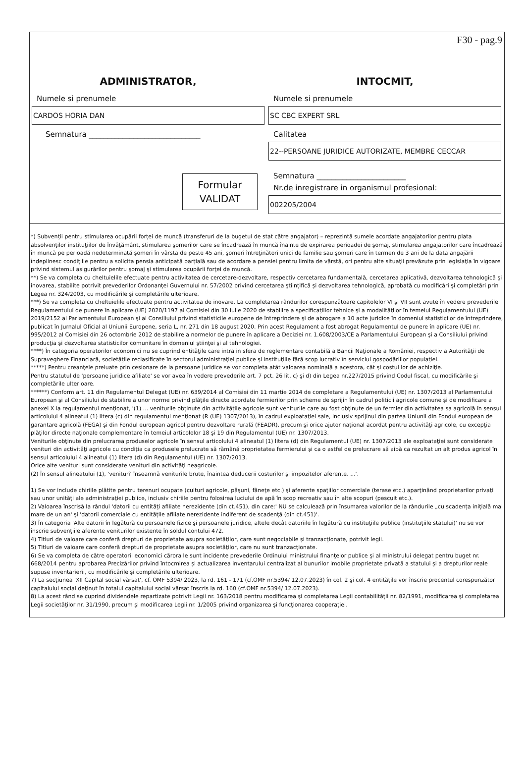F30 - pag.9
ADMINISTRATOR,
Numele si prenumele
CARDOS HORIA DAN
Semnatura ______________________________
Formular
VALIDAT
INTOCMIT,
Numele si prenumele
SC CBC EXPERT SRL
Calitatea
22--PERSOANE JURIDICE AUTORIZATE, MEMBRE CECCAR
Semnatura ________________________
Nr.de inregistrare in organismul profesional:
002205/2004
*) Subvenţii pentru stimularea ocupării forţei de muncă (transferuri de la bugetul de stat către angajator) – reprezintă sumele acordate angajatorilor pentru plata absolvenţilor instituţiilor de învăţământ, stimularea şomerilor care se încadrează în muncă înainte de expirarea perioadei de şomaj, stimularea angajatorilor care încadrează în muncă pe perioadă nedeterminată şomeri în vârsta de peste 45 ani, şomeri întreţinători unici de familie sau şomeri care în termen de 3 ani de la data angajării îndeplinesc condiţiile pentru a solicita pensia anticipată parţială sau de acordare a pensiei pentru limita de vârstă, ori pentru alte situaţii prevăzute prin legislaţia în vigoare privind sistemul asigurărilor pentru şomaj şi stimularea ocupării forţei de muncă.
**) Se va completa cu cheltuielile efectuate pentru activitatea de cercetare-dezvoltare, respectiv cercetarea fundamentală, cercetarea aplicativă, dezvoltarea tehnologică şi inovarea, stabilite potrivit prevederilor Ordonanţei Guvernului nr. 57/2002 privind cercetarea ştiinţifică şi dezvoltarea tehnologică, aprobată cu modificări şi completări prin Legea nr. 324/2003, cu modificările şi completările ulterioare.
***) Se va completa cu cheltuielile efectuate pentru activitatea de inovare. La completarea rândurilor corespunzătoare capitolelor VI şi VII sunt avute în vedere prevederile Regulamentului de punere în aplicare (UE) 2020/1197 al Comisiei din 30 iulie 2020 de stabilire a specificaţiilor tehnice şi a modalităţilor în temeiul Regulamentului (UE) 2019/2152 al Parlamentului European şi al Consiliului privind statisticile europene de întreprindere şi de abrogare a 10 acte juridice în domeniul statisticilor de întreprindere, publicat în Jurnalul Oficial al Uniunii Europene, seria L, nr. 271 din 18 august 2020. Prin acest Regulament a fost abrogat Regulamentul de punere în aplicare (UE) nr. 995/2012 al Comisiei din 26 octombrie 2012 de stabilire a normelor de punere în aplicare a Deciziei nr. 1.608/2003/CE a Parlamentului European şi a Consiliului privind producţia şi dezvoltarea statisticilor comunitare în domeniul ştiinţei şi al tehnologiei.
****) În categoria operatorilor economici nu se cuprind entităţile care intra in sfera de reglementare contabilă a Bancii Naţionale a României, respectiv a Autorităţii de Supraveghere Financiară, societăţile reclasificate în sectorul administraţiei publice şi instituţiile fără scop lucrativ în serviciul gospodăriilor populaţiei.
*****) Pentru creanţele preluate prin cesionare de la persoane juridice se vor completa atât valoarea nominală a acestora, cât şi costul lor de achiziţie.
Pentru statutul de 'persoane juridice afiliate' se vor avea în vedere prevederile art. 7 pct. 26 lit. c) şi d) din Legea nr.227/2015 privind Codul fiscal, cu modificările şi completările ulterioare.
******) Conform art. 11 din Regulamentul Delegat (UE) nr. 639/2014 al Comisiei din 11 martie 2014 de completare a Regulamentului (UE) nr. 1307/2013 al Parlamentului European şi al Consiliului de stabilire a unor norme privind plăţile directe acordate fermierilor prin scheme de sprijin în cadrul politicii agricole comune şi de modificare a anexei X la regulamentul menţionat, '(1) ... veniturile obţinute din activităţile agricole sunt veniturile care au fost obţinute de un fermier din activitatea sa agricolă în sensul articolului 4 alineatul (1) litera (c) din regulamentul menţionat (R (UE) 1307/2013), în cadrul exploataţiei sale, inclusiv sprijinul din partea Uniunii din Fondul european de garantare agricolă (FEGA) şi din Fondul european agricol pentru dezvoltare rurală (FEADR), precum şi orice ajutor naţional acordat pentru activităţi agricole, cu excepţia plăţilor directe naţionale complementare în temeiul articolelor 18 şi 19 din Regulamentul (UE) nr. 1307/2013.
Veniturile obţinute din prelucrarea produselor agricole în sensul articolului 4 alineatul (1) litera (d) din Regulamentul (UE) nr. 1307/2013 ale exploataţiei sunt considerate venituri din activităţi agricole cu condiţia ca produsele prelucrate să rămână proprietatea fermierului şi ca o astfel de prelucrare să aibă ca rezultat un alt produs agricol în sensul articolului 4 alineatul (1) litera (d) din Regulamentul (UE) nr. 1307/2013.
Orice alte venituri sunt considerate venituri din activităţi neagricole.
(2) În sensul alineatului (1), 'venituri' înseamnă veniturile brute, înaintea deducerii costurilor şi impozitelor aferente. ...'.
1) Se vor include chiriile plătite pentru terenuri ocupate (culturi agricole, păşuni, fâneţe etc.) şi aferente spaţiilor comerciale (terase etc.) aparţinând proprietarilor privaţi sau unor unităţi ale administraţiei publice, inclusiv chiriile pentru folosirea luciului de apă în scop recreativ sau în alte scopuri (pescuit etc.).
2) Valoarea înscrisă la rândul 'datorii cu entităţi afiliate nerezidente (din ct.451), din care:' NU se calculează prin însumarea valorilor de la rândurile „cu scadenţa iniţială mai mare de un an' şi 'datorii comerciale cu entităţile afiliate nerezidente indiferent de scadenţă (din ct.451)'.
3) În categoria 'Alte datorii în legătură cu persoanele fizice şi persoanele juridice, altele decât datoriile în legătură cu instituţiile publice (instituţiile statului)' nu se vor înscrie subvenţiile aferente veniturilor existente în soldul contului 472.
4) Titluri de valoare care conferă drepturi de proprietate asupra societăţilor, care sunt negociabile şi tranzacţionate, potrivit legii.
5) Titluri de valoare care conferă drepturi de proprietate asupra societăţilor, care nu sunt tranzacţionate.
6) Se va completa de către operatorii economici cărora le sunt incidente prevederile Ordinului ministrului finanţelor publice şi al ministrului delegat pentru buget nr. 668/2014 pentru aprobarea Precizărilor privind întocmirea şi actualizarea inventarului centralizat al bunurilor imobile proprietate privată a statului şi a drepturilor reale supuse inventarierii, cu modificările şi completările ulterioare.
7) La secţiunea 'XII Capital social vărsat', cf. OMF 5394/ 2023, la rd. 161 - 171 (cf.OMF nr.5394/ 12.07.2023) în col. 2 şi col. 4 entităţile vor înscrie procentul corespunzător capitalului social deţinut în totalul capitalului social vărsat înscris la rd. 160 (cf.OMF nr.5394/ 12.07.2023).
8) La acest rând se cuprind dividendele repartizate potrivit Legii nr. 163/2018 pentru modificarea şi completarea Legii contabilităţii nr. 82/1991, modificarea şi completarea Legii societăţilor nr. 31/1990, precum şi modificarea Legii nr. 1/2005 privind organizarea şi funcţionarea cooperaţiei.